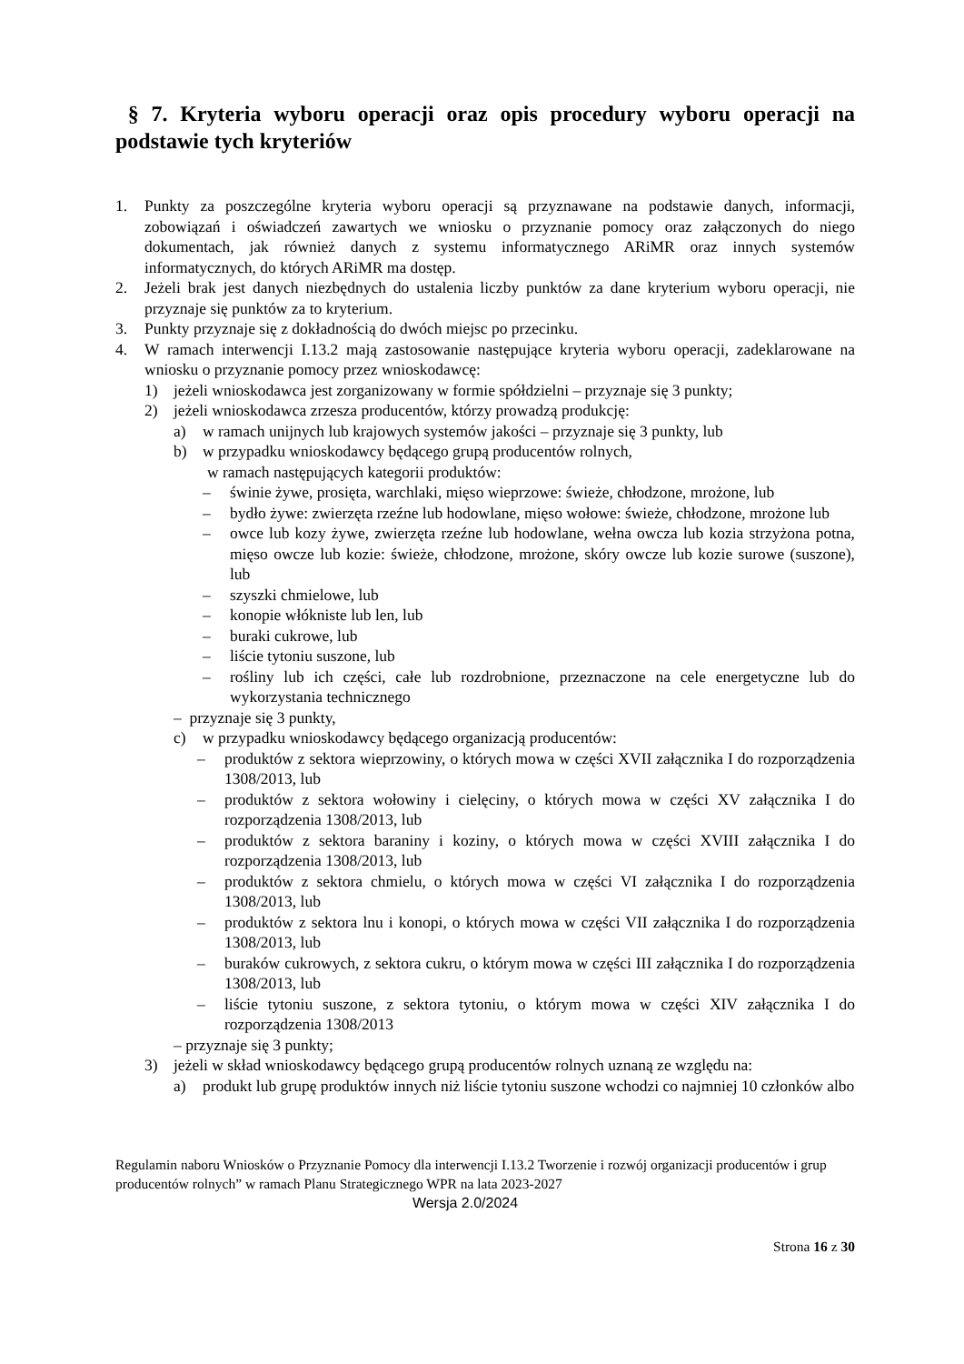§ 7. Kryteria wyboru operacji oraz opis procedury wyboru operacji na podstawie tych kryteriów
1. Punkty za poszczególne kryteria wyboru operacji są przyznawane na podstawie danych, informacji, zobowiązań i oświadczeń zawartych we wniosku o przyznanie pomocy oraz załączonych do niego dokumentach, jak również danych z systemu informatycznego ARiMR oraz innych systemów informatycznych, do których ARiMR ma dostęp.
2. Jeżeli brak jest danych niezbędnych do ustalenia liczby punktów za dane kryterium wyboru operacji, nie przyznaje się punktów za to kryterium.
3. Punkty przyznaje się z dokładnością do dwóch miejsc po przecinku.
4. W ramach interwencji I.13.2 mają zastosowanie następujące kryteria wyboru operacji, zadeklarowane na wniosku o przyznanie pomocy przez wnioskodawcę:
1) jeżeli wnioskodawca jest zorganizowany w formie spółdzielni – przyznaje się 3 punkty;
2) jeżeli wnioskodawca zrzesza producentów, którzy prowadzą produkcję:
a) w ramach unijnych lub krajowych systemów jakości – przyznaje się 3 punkty, lub
b) w przypadku wnioskodawcy będącego grupą producentów rolnych,
w ramach następujących kategorii produktów:
– świnie żywe, prosięta, warchlaki, mięso wieprzowe: świeże, chłodzone, mrożone, lub
– bydło żywe: zwierzęta rzeźne lub hodowlane, mięso wołowe: świeże, chłodzone, mrożone lub
– owce lub kozy żywe, zwierzęta rzeźne lub hodowlane, wełna owcza lub kozia strzyżona potna, mięso owcze lub kozie: świeże, chłodzone, mrożone, skóry owcze lub kozie surowe (suszone), lub
– szyszki chmielowe, lub
– konopie włókniste lub len, lub
– buraki cukrowe, lub
– liście tytoniu suszone, lub
– rośliny lub ich części, całe lub rozdrobnione, przeznaczone na cele energetyczne lub do wykorzystania technicznego
– przyznaje się 3 punkty,
c) w przypadku wnioskodawcy będącego organizacją producentów:
– produktów z sektora wieprzowiny, o których mowa w części XVII załącznika I do rozporządzenia 1308/2013, lub
– produktów z sektora wołowiny i cielęciny, o których mowa w części XV załącznika I do rozporządzenia 1308/2013, lub
– produktów z sektora baraniny i koziny, o których mowa w części XVIII załącznika I do rozporządzenia 1308/2013, lub
– produktów z sektora chmielu, o których mowa w części VI załącznika I do rozporządzenia 1308/2013, lub
– produktów z sektora lnu i konopi, o których mowa w części VII załącznika I do rozporządzenia 1308/2013, lub
– buraków cukrowych, z sektora cukru, o którym mowa w części III załącznika I do rozporządzenia 1308/2013, lub
– liście tytoniu suszone, z sektora tytoniu, o którym mowa w części XIV załącznika I do rozporządzenia 1308/2013
– przyznaje się 3 punkty;
3) jeżeli w skład wnioskodawcy będącego grupą producentów rolnych uznaną ze względu na:
a) produkt lub grupę produktów innych niż liście tytoniu suszone wchodzi co najmniej 10 członków albo
Regulamin naboru Wniosków o Przyznanie Pomocy dla interwencji I.13.2 Tworzenie i rozwój organizacji producentów i grup producentów rolnych” w ramach Planu Strategicznego WPR na lata 2023-2027
Wersja 2.0/2024
Strona 16 z 30